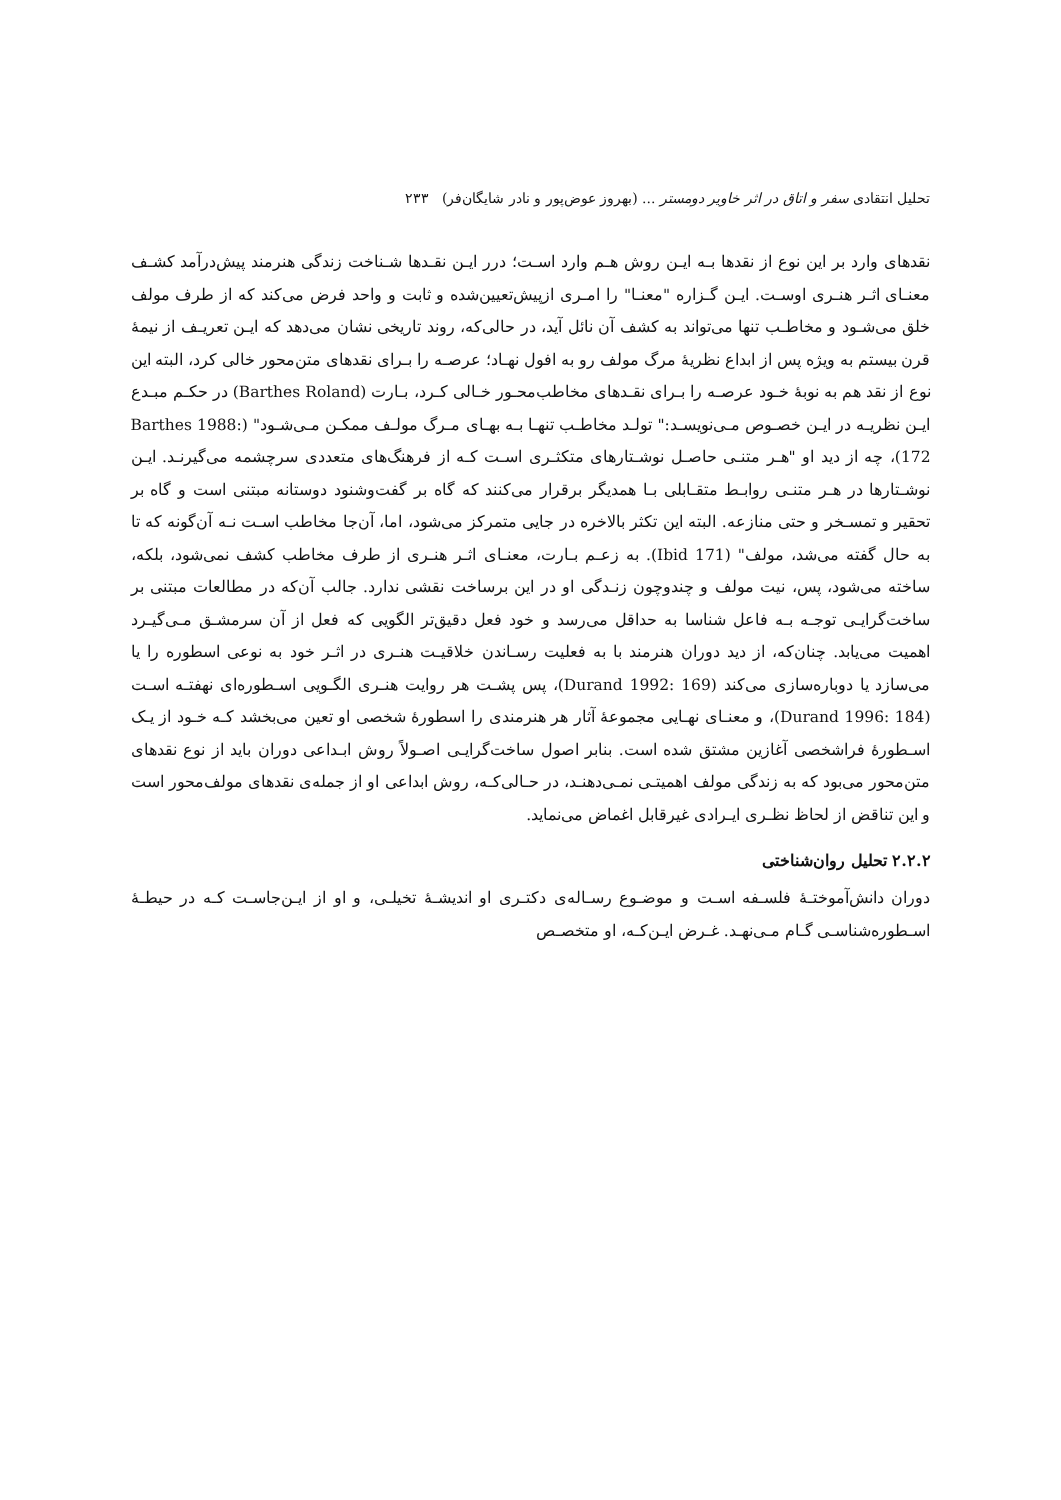تحلیل انتقادی سفر و اتاق در اثر خاویر دومستر ... (بهروز عوض‌پور و نادر شایگان‌فر) ۲۳۳
نقدهای وارد بر این نوع از نقدها بـه ایـن روش هـم وارد اسـت؛ درر ایـن نقـدها شـناخت زندگی هنرمند پیش‌درآمد کشـف معنـای اثـر هنـری اوسـت. ایـن گـزاره "معنـا" را امـری ازپیش‌تعیین‌شده و ثابت و واحد فرض می‌کند که از طرف مولف خلق می‌شـود و مخاطـب تنها می‌تواند به کشف آن نائل آید، در حالی‌که، روند تاریخی نشان می‌دهد که ایـن تعریـف از نیمهٔ قرن بیستم به ویژه پس از ابداع نظریهٔ مرگ مولف رو به افول نهـاد؛ عرصـه را بـرای نقدهای متن‌محور خالی کرد، البته این نوع از نقد هم به نوبهٔ خـود عرصـه را بـرای نقـدهای مخاطب‌محـور خـالی کـرد، بـارت (Barthes Roland) در حکـم مبـدع ایـن نظریـه در ایـن خصـوص مـی‌نویسـد:" تولـد مخاطـب تنهـا بـه بهـای مـرگ مولـف ممکـن مـی‌شـود" (Barthes 1988: 172)، چه از دید او "هـر متنـی حاصـل نوشـتارهای متکثـری اسـت کـه از فرهنگ‌های متعددی سرچشمه می‌گیرنـد. ایـن نوشـتارها در هـر متنـی روابـط متقـابلی بـا همدیگر برقرار می‌کنند که گاه بر گفت‌وشنود دوستانه مبتنی است و گاه بر تحقیر و تمسـخر و حتی منازعه. البته این تکثر بالاخره در جایی متمرکز می‌شود، اما، آن‌جا مخاطب اسـت نـه آن‌گونه که تا به حال گفته می‌شد، مولف" (Ibid 171). به زعـم بـارت، معنـای اثـر هنـری از طرف مخاطب کشف نمی‌شود، بلکه، ساخته می‌شود، پس، نیت مولف و چندوچون زنـدگی او در این برساخت نقشی ندارد. جالب آن‌که در مطالعات مبتنی بر ساخت‌گرایـی توجـه بـه فاعل شناسا به حداقل می‌رسد و خود فعل دقیق‌تر الگویی که فعل از آن سرمشـق مـی‌گیـرد اهمیت می‌یابد. چنان‌که، از دید دوران هنرمند با به فعلیت رسـاندن خلاقیـت هنـری در اثـر خود به نوعی اسطوره را یا می‌سازد یا دوباره‌سازی می‌کند (Durand 1992: 169)، پس پشـت هر روایت هنـری الگـویی اسـطوره‌ای نهفتـه اسـت (Durand 1996: 184)، و معنـای نهـایی مجموعهٔ آثار هر هنرمندی را اسطورهٔ شخصی او تعین می‌بخشد کـه خـود از یـک اسـطورهٔ فراشخصی آغازین مشتق شده است. بنابر اصول ساخت‌گرایـی اصـولاً روش ابـداعی دوران باید از نوع نقدهای متن‌محور می‌بود که به زندگی مولف اهمیتـی نمـی‌دهنـد، در حـالی‌کـه، روش ابداعی او از جمله‌ی نقدهای مولف‌محور است و این تناقض از لحاظ نظـری ایـرادی غیرقابل اغماض می‌نماید.
۲.۲.۲ تحلیل روان‌شناختی
دوران دانش‌آموختـهٔ فلسـفه اسـت و موضـوع رسـاله‌ی دکتـری او اندیشـهٔ تخیلـی، و او از ایـن‌جاسـت کـه در حیطـهٔ اسـطوره‌شناسـی گـام مـی‌نهـد. غـرض ایـن‌کـه، او متخصـص